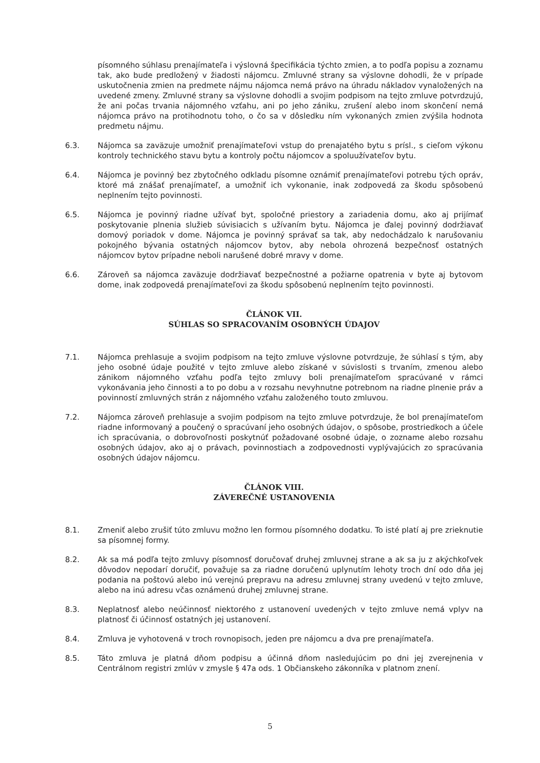písomného súhlasu prenajímateľa i výslovná špecifikácia týchto zmien, a to podľa popisu a zoznamu tak, ako bude predložený v žiadosti nájomcu. Zmluvné strany sa výslovne dohodli, že v prípade uskutočnenia zmien na predmete nájmu nájomca nemá právo na úhradu nákladov vynaložených na uvedené zmeny. Zmluvné strany sa výslovne dohodli a svojim podpisom na tejto zmluve potvrdzujú, že ani počas trvania nájomného vzťahu, ani po jeho zániku, zrušení alebo inom skončení nemá nájomca právo na protihodnotu toho, o čo sa v dôsledku ním vykonaných zmien zvýšila hodnota predmetu nájmu.
6.3. Nájomca sa zaväzuje umožniť prenajímateľovi vstup do prenajatého bytu s prísl., s cieľom výkonu kontroly technického stavu bytu a kontroly počtu nájomcov a spoluužívateľov bytu.
6.4. Nájomca je povinný bez zbytočného odkladu písomne oznámiť prenajímateľovi potrebu tých opráv, ktoré má znášať prenajímateľ, a umožniť ich vykonanie, inak zodpovedá za škodu spôsobenú neplnením tejto povinnosti.
6.5. Nájomca je povinný riadne užívať byt, spoločné priestory a zariadenia domu, ako aj prijímať poskytovanie plnenia služieb súvisiacich s užívaním bytu. Nájomca je ďalej povinný dodržiavať domový poriadok v dome. Nájomca je povinný správať sa tak, aby nedochádzalo k narušovaniu pokojného bývania ostatných nájomcov bytov, aby nebola ohrozená bezpečnosť ostatných nájomcov bytov prípadne neboli narušené dobré mravy v dome.
6.6. Zároveň sa nájomca zaväzuje dodržiavať bezpečnostné a požiarne opatrenia v byte aj bytovom dome, inak zodpovedá prenajímateľovi za škodu spôsobenú neplnením tejto povinnosti.
ČLÁNOK VII.
SÚHLAS SO SPRACOVANÍM OSOBNÝCH ÚDAJOV
7.1. Nájomca prehlasuje a svojim podpisom na tejto zmluve výslovne potvrdzuje, že súhlasí s tým, aby jeho osobné údaje použité v tejto zmluve alebo získané v súvislosti s trvaním, zmenou alebo zánikom nájomného vzťahu podľa tejto zmluvy boli prenajímateľom spracúvané v rámci vykonávania jeho činnosti a to po dobu a v rozsahu nevyhnutne potrebnom na riadne plnenie práv a povinností zmluvných strán z nájomného vzťahu založeného touto zmluvou.
7.2. Nájomca zároveň prehlasuje a svojim podpisom na tejto zmluve potvrdzuje, že bol prenajímateľom riadne informovaný a poučený o spracúvaní jeho osobných údajov, o spôsobe, prostriedkoch a účele ich spracúvania, o dobrovoľnosti poskytnúť požadované osobné údaje, o zozname alebo rozsahu osobných údajov, ako aj o právach, povinnostiach a zodpovednosti vyplývajúcich zo spracúvania osobných údajov nájomcu.
ČLÁNOK VIII.
ZÁVEREČNÉ USTANOVENIA
8.1. Zmeniť alebo zrušiť túto zmluvu možno len formou písomného dodatku. To isté platí aj pre zrieknutie sa písomnej formy.
8.2. Ak sa má podľa tejto zmluvy písomnosť doručovať druhej zmluvnej strane a ak sa ju z akýchkoľvek dôvodov nepodarí doručiť, považuje sa za riadne doručenú uplynutím lehoty troch dní odo dňa jej podania na poštovú alebo inú verejnú prepravu na adresu zmluvnej strany uvedenú v tejto zmluve, alebo na inú adresu včas oznámenú druhej zmluvnej strane.
8.3. Neplatnosť alebo neúčinnosť niektorého z ustanovení uvedených v tejto zmluve nemá vplyv na platnosť či účinnosť ostatných jej ustanovení.
8.4. Zmluva je vyhotovená v troch rovnopisoch, jeden pre nájomcu a dva pre prenajímateľa.
8.5. Táto zmluva je platná dňom podpisu a účinná dňom nasledujúcim po dni jej zverejnenia v Centrálnom registri zmlúv v zmysle § 47a ods. 1 Občianskeho zákonníka v platnom znení.
5